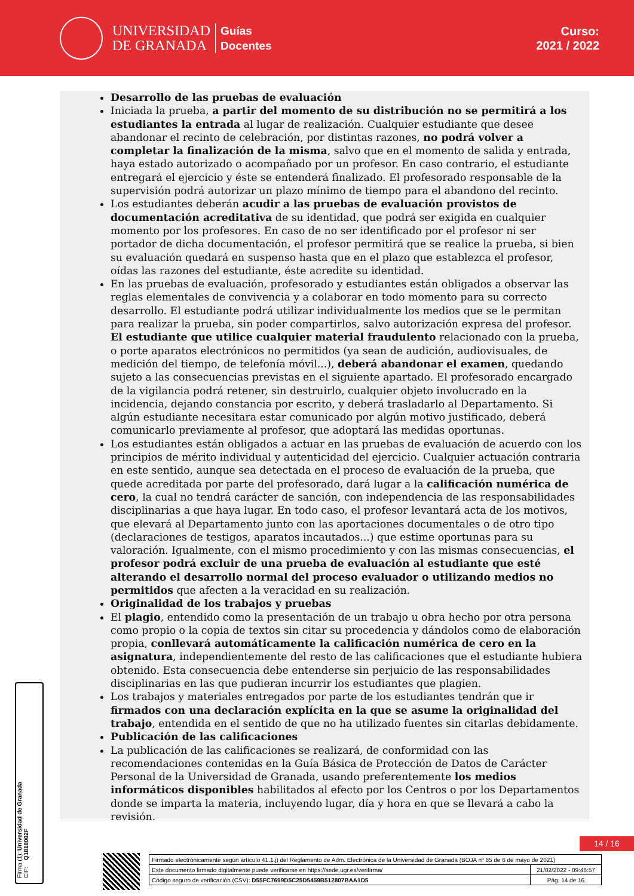UNIVERSIDAD
DE GRANADA
Guías
Docentes
Curso:
2021 / 2022
Desarrollo de las pruebas de evaluación
Iniciada la prueba, a partir del momento de su distribución no se permitirá a los estudiantes la entrada al lugar de realización. Cualquier estudiante que desee abandonar el recinto de celebración, por distintas razones, no podrá volver a completar la finalización de la misma, salvo que en el momento de salida y entrada, haya estado autorizado o acompañado por un profesor. En caso contrario, el estudiante entregará el ejercicio y éste se entenderá finalizado. El profesorado responsable de la supervisión podrá autorizar un plazo mínimo de tiempo para el abandono del recinto.
Los estudiantes deberán acudir a las pruebas de evaluación provistos de documentación acreditativa de su identidad, que podrá ser exigida en cualquier momento por los profesores. En caso de no ser identificado por el profesor ni ser portador de dicha documentación, el profesor permitirá que se realice la prueba, si bien su evaluación quedará en suspenso hasta que en el plazo que establezca el profesor, oídas las razones del estudiante, éste acredite su identidad.
En las pruebas de evaluación, profesorado y estudiantes están obligados a observar las reglas elementales de convivencia y a colaborar en todo momento para su correcto desarrollo. El estudiante podrá utilizar individualmente los medios que se le permitan para realizar la prueba, sin poder compartirlos, salvo autorización expresa del profesor. El estudiante que utilice cualquier material fraudulento relacionado con la prueba, o porte aparatos electrónicos no permitidos (ya sean de audición, audiovisuales, de medición del tiempo, de telefonía móvil...), deberá abandonar el examen, quedando sujeto a las consecuencias previstas en el siguiente apartado. El profesorado encargado de la vigilancia podrá retener, sin destruirlo, cualquier objeto involucrado en la incidencia, dejando constancia por escrito, y deberá trasladarlo al Departamento. Si algún estudiante necesitara estar comunicado por algún motivo justificado, deberá comunicarlo previamente al profesor, que adoptará las medidas oportunas.
Los estudiantes están obligados a actuar en las pruebas de evaluación de acuerdo con los principios de mérito individual y autenticidad del ejercicio. Cualquier actuación contraria en este sentido, aunque sea detectada en el proceso de evaluación de la prueba, que quede acreditada por parte del profesorado, dará lugar a la calificación numérica de cero, la cual no tendrá carácter de sanción, con independencia de las responsabilidades disciplinarias a que haya lugar. En todo caso, el profesor levantará acta de los motivos, que elevará al Departamento junto con las aportaciones documentales o de otro tipo (declaraciones de testigos, aparatos incautados...) que estime oportunas para su valoración. Igualmente, con el mismo procedimiento y con las mismas consecuencias, el profesor podrá excluir de una prueba de evaluación al estudiante que esté alterando el desarrollo normal del proceso evaluador o utilizando medios no permitidos que afecten a la veracidad en su realización.
Originalidad de los trabajos y pruebas
El plagio, entendido como la presentación de un trabajo u obra hecho por otra persona como propio o la copia de textos sin citar su procedencia y dándolos como de elaboración propia, conllevará automáticamente la calificación numérica de cero en la asignatura, independientemente del resto de las calificaciones que el estudiante hubiera obtenido. Esta consecuencia debe entenderse sin perjuicio de las responsabilidades disciplinarias en las que pudieran incurrir los estudiantes que plagien.
Los trabajos y materiales entregados por parte de los estudiantes tendrán que ir firmados con una declaración explícita en la que se asume la originalidad del trabajo, entendida en el sentido de que no ha utilizado fuentes sin citarlas debidamente.
Publicación de las calificaciones
La publicación de las calificaciones se realizará, de conformidad con las recomendaciones contenidas en la Guía Básica de Protección de Datos de Carácter Personal de la Universidad de Granada, usando preferentemente los medios informáticos disponibles habilitados al efecto por los Centros o por los Departamentos donde se imparta la materia, incluyendo lugar, día y hora en que se llevará a cabo la revisión.
Firma (1): Universidad de Granada
CIF: Q1818002F
14 / 16
| Firmado electrónicamente según artículo 41.1.j) del Reglamento de Adm. Electrónica de la Universidad de Granada (BOJA nº 85 de 6 de mayo de 2021) | |
| Este documento firmado digitalmente puede verificarse en https://sede.ugr.es/verifirma/ | 21/02/2022 - 09:46:57 |
| Código seguro de verificación (CSV): D55FC7699D5C25D5459B512807BAA1D5 | Pág. 14 de 16 |